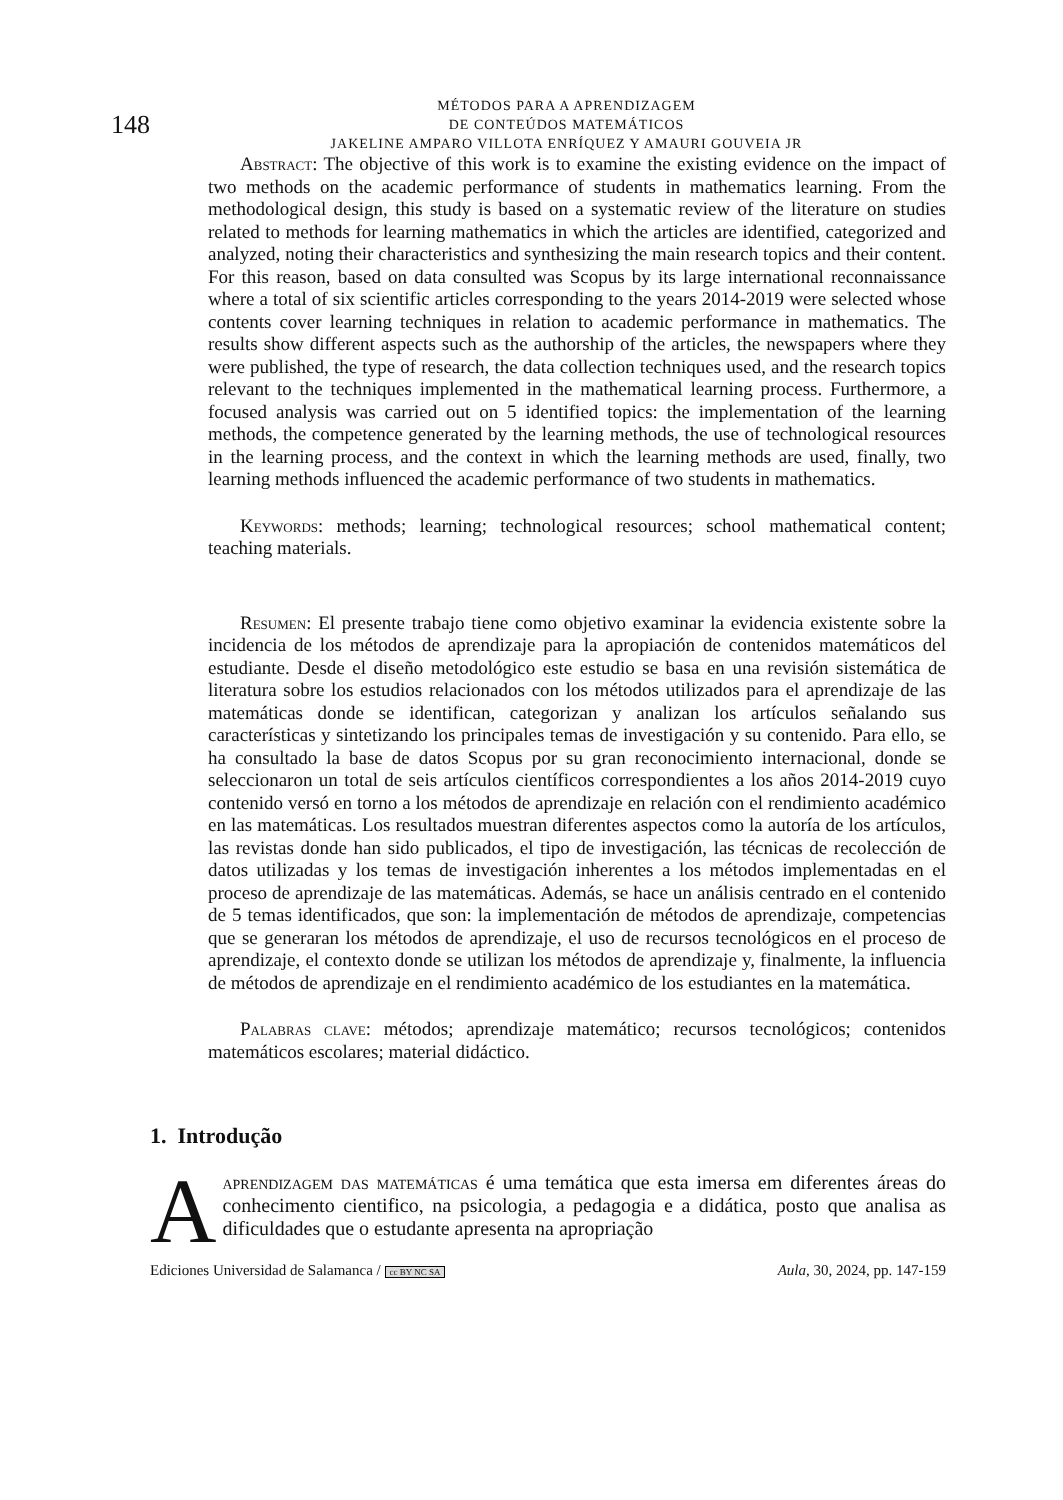148
MÉTODOS PARA A APRENDIZAGEM
DE CONTEÚDOS MATEMÁTICOS
JAKELINE AMPARO VILLOTA ENRÍQUEZ Y AMAURI GOUVEIA JR
Abstract: The objective of this work is to examine the existing evidence on the impact of two methods on the academic performance of students in mathematics learning. From the methodological design, this study is based on a systematic review of the literature on studies related to methods for learning mathematics in which the articles are identified, categorized and analyzed, noting their characteristics and synthesizing the main research topics and their content. For this reason, based on data consulted was Scopus by its large international reconnaissance where a total of six scientific articles corresponding to the years 2014-2019 were selected whose contents cover learning techniques in relation to academic performance in mathematics. The results show different aspects such as the authorship of the articles, the newspapers where they were published, the type of research, the data collection techniques used, and the research topics relevant to the techniques implemented in the mathematical learning process. Furthermore, a focused analysis was carried out on 5 identified topics: the implementation of the learning methods, the competence generated by the learning methods, the use of technological resources in the learning process, and the context in which the learning methods are used, finally, two learning methods influenced the academic performance of two students in mathematics.
Keywords: methods; learning; technological resources; school mathematical content; teaching materials.
Resumen: El presente trabajo tiene como objetivo examinar la evidencia existente sobre la incidencia de los métodos de aprendizaje para la apropiación de contenidos matemáticos del estudiante. Desde el diseño metodológico este estudio se basa en una revisión sistemática de literatura sobre los estudios relacionados con los métodos utilizados para el aprendizaje de las matemáticas donde se identifican, categorizan y analizan los artículos señalando sus características y sintetizando los principales temas de investigación y su contenido. Para ello, se ha consultado la base de datos Scopus por su gran reconocimiento internacional, donde se seleccionaron un total de seis artículos científicos correspondientes a los años 2014-2019 cuyo contenido versó en torno a los métodos de aprendizaje en relación con el rendimiento académico en las matemáticas. Los resultados muestran diferentes aspectos como la autoría de los artículos, las revistas donde han sido publicados, el tipo de investigación, las técnicas de recolección de datos utilizadas y los temas de investigación inherentes a los métodos implementadas en el proceso de aprendizaje de las matemáticas. Además, se hace un análisis centrado en el contenido de 5 temas identificados, que son: la implementación de métodos de aprendizaje, competencias que se generaran los métodos de aprendizaje, el uso de recursos tecnológicos en el proceso de aprendizaje, el contexto donde se utilizan los métodos de aprendizaje y, finalmente, la influencia de métodos de aprendizaje en el rendimiento académico de los estudiantes en la matemática.
Palabras clave: métodos; aprendizaje matemático; recursos tecnológicos; contenidos matemáticos escolares; material didáctico.
1. Introdução
Aaprendizagem das matemáticas é uma temática que esta imersa em diferentes áreas do conhecimento cientifico, na psicologia, a pedagogia e a didática, posto que analisa as dificuldades que o estudante apresenta na apropriação
Ediciones Universidad de Salamanca / cc BY NC SA Aula, 30, 2024, pp. 147-159